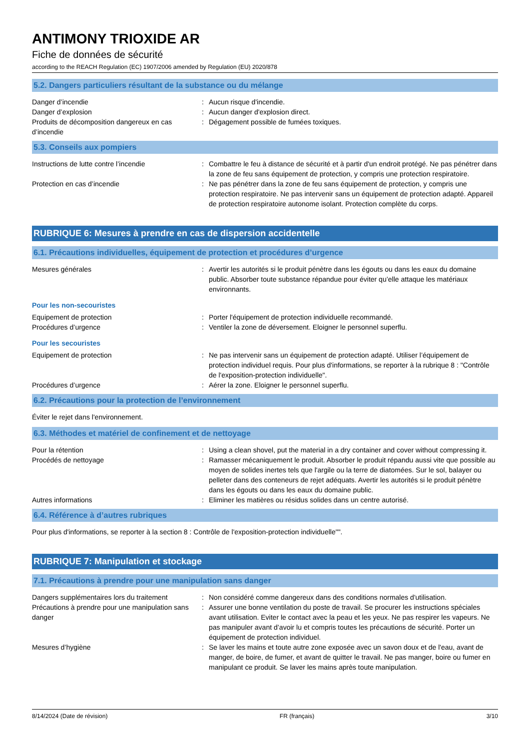ANTIMONY TRIOXIDE AR
Fiche de données de sécurité
according to the REACH Regulation (EC) 1907/2006 amended by Regulation (EU) 2020/878
5.2. Dangers particuliers résultant de la substance ou du mélange
| Danger d’incendie | : | Aucun risque d'incendie. |
| Danger d’explosion | : | Aucun danger d'explosion direct. |
| Produits de décomposition dangereux en cas d’incendie | : | Dégagement possible de fumées toxiques. |
5.3. Conseils aux pompiers
| Instructions de lutte contre l’incendie | : | Combattre le feu à distance de sécurité et à partir d'un endroit protégé. Ne pas pénétrer dans la zone de feu sans équipement de protection, y compris une protection respiratoire. |
| Protection en cas d’incendie | : | Ne pas pénétrer dans la zone de feu sans équipement de protection, y compris une protection respiratoire. Ne pas intervenir sans un équipement de protection adapté. Appareil de protection respiratoire autonome isolant. Protection complète du corps. |
RUBRIQUE 6: Mesures à prendre en cas de dispersion accidentelle
6.1. Précautions individuelles, équipement de protection et procédures d’urgence
| Mesures générales | : | Avertir les autorités si le produit pénètre dans les égouts ou dans les eaux du domaine public. Absorber toute substance répandue pour éviter qu’elle attaque les matériaux environnants. |
Pour les non-secouristes
| Equipement de protection | : | Porter l'équipement de protection individuelle recommandé. |
| Procédures d’urgence | : | Ventiler la zone de déversement. Eloigner le personnel superflu. |
Pour les secouristes
| Equipement de protection | : | Ne pas intervenir sans un équipement de protection adapté. Utiliser l’équipement de protection individuel requis. Pour plus d'informations, se reporter à la rubrique 8 : "Contrôle de l'exposition-protection individuelle". |
| Procédures d’urgence | : | Aérer la zone. Eloigner le personnel superflu. |
6.2. Précautions pour la protection de l’environnement
Éviter le rejet dans l'environnement.
6.3. Méthodes et matériel de confinement et de nettoyage
| Pour la rétention | : | Using a clean shovel, put the material in a dry container and cover without compressing it. |
| Procédés de nettoyage | : | Ramasser mécaniquement le produit. Absorber le produit répandu aussi vite que possible au moyen de solides inertes tels que l'argile ou la terre de diatomées. Sur le sol, balayer ou pelleter dans des conteneurs de rejet adéquats. Avertir les autorités si le produit pénètre dans les égouts ou dans les eaux du domaine public. |
| Autres informations | : | Eliminer les matières ou résidus solides dans un centre autorisé. |
6.4. Référence à d’autres rubriques
Pour plus d'informations, se reporter à la section 8 : Contrôle de l'exposition-protection individuelle"".
RUBRIQUE 7: Manipulation et stockage
7.1. Précautions à prendre pour une manipulation sans danger
| Dangers supplémentaires lors du traitement | : | Non considéré comme dangereux dans des conditions normales d'utilisation. |
| Précautions à prendre pour une manipulation sans danger | : | Assurer une bonne ventilation du poste de travail. Se procurer les instructions spéciales avant utilisation. Eviter le contact avec la peau et les yeux. Ne pas respirer les vapeurs. Ne pas manipuler avant d’avoir lu et compris toutes les précautions de sécurité. Porter un équipement de protection individuel. |
| Mesures d’hygiène | : | Se laver les mains et toute autre zone exposée avec un savon doux et de l'eau, avant de manger, de boire, de fumer, et avant de quitter le travail. Ne pas manger, boire ou fumer en manipulant ce produit. Se laver les mains après toute manipulation. |
8/14/2024 (Date de révision) FR (français) 3/10